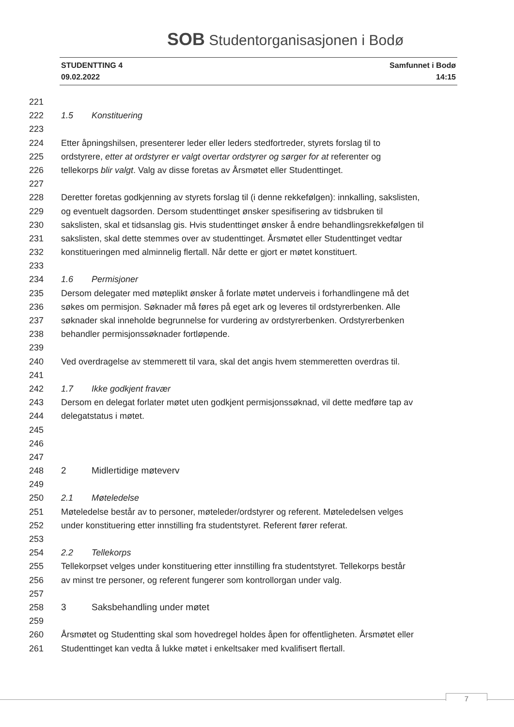SOB Studentorganisasjonen i Bodø
STUDENTTING 4
09.02.2022
Samfunnet i Bodø
14:15
221
222 1.5 Konstituering
223
224 Etter åpningshilsen, presenterer leder eller leders stedfortreder, styrets forslag til to
225 ordstyrere, etter at ordstyrer er valgt overtar ordstyrer og sørger for at referenter og
226 tellekorps blir valgt. Valg av disse foretas av Årsmøtet eller Studenttinget.
227
228 Deretter foretas godkjenning av styrets forslag til (i denne rekkefølgen): innkalling, sakslisten,
229 og eventuelt dagsorden. Dersom studenttinget ønsker spesifisering av tidsbruken til
230 sakslisten, skal et tidsanslag gis. Hvis studenttinget ønsker å endre behandlingsrekkefølgen til
231 sakslisten, skal dette stemmes over av studenttinget. Årsmøtet eller Studenttinget vedtar
232 konstitueringen med alminnelig flertall. Når dette er gjort er møtet konstituert.
233
234 1.6 Permisjoner
235 Dersom delegater med møteplikt ønsker å forlate møtet underveis i forhandlingene må det
236 søkes om permisjon. Søknader må føres på eget ark og leveres til ordstyrerbenken. Alle
237 søknader skal inneholde begrunnelse for vurdering av ordstyrerbenken. Ordstyrerbenken
238 behandler permisjonssøknader fortløpende.
239
240 Ved overdragelse av stemmerett til vara, skal det angis hvem stemmeretten overdras til.
241
242 1.7 Ikke godkjent fravær
243 Dersom en delegat forlater møtet uten godkjent permisjonssøknad, vil dette medføre tap av
244 delegatstatus i møtet.
245
246
247
248 2 Midlertidige møteverv
249
250 2.1 Møteledelse
251 Møteledelse består av to personer, møteleder/ordstyrer og referent. Møteledelsen velges
252 under konstituering etter innstilling fra studentstyret. Referent fører referat.
253
254 2.2 Tellekorps
255 Tellekorpset velges under konstituering etter innstilling fra studentstyret. Tellekorps består
256 av minst tre personer, og referent fungerer som kontrollorgan under valg.
257
258 3 Saksbehandling under møtet
259
260 Årsmøtet og Studentting skal som hovedregel holdes åpen for offentligheten. Årsmøtet eller
261 Studenttinget kan vedta å lukke møtet i enkeltsaker med kvalifisert flertall.
7